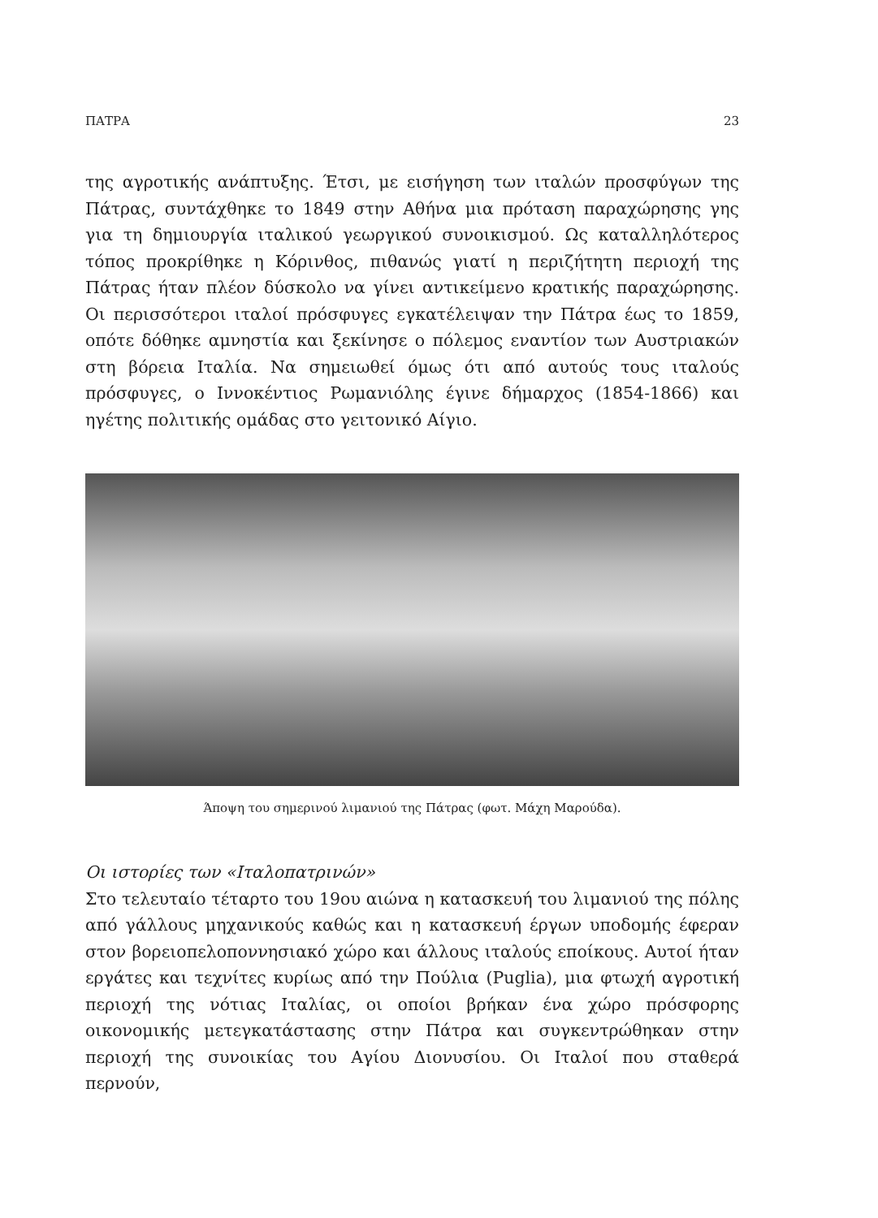ΠΑΤΡΑ 23
της αγροτικής ανάπτυξης. Έτσι, με εισήγηση των ιταλών προσφύγων της Πάτρας, συντάχθηκε το 1849 στην Αθήνα μια πρόταση παραχώρησης γης για τη δημιουργία ιταλικού γεωργικού συνοικισμού. Ως καταλληλότερος τόπος προκρίθηκε η Κόρινθος, πιθανώς γιατί η περιζήτητη περιοχή της Πάτρας ήταν πλέον δύσκολο να γίνει αντικείμενο κρατικής παραχώρησης. Οι περισσότεροι ιταλοί πρόσφυγες εγκατέλειψαν την Πάτρα έως το 1859, οπότε δόθηκε αμνηστία και ξεκίνησε ο πόλεμος εναντίον των Αυστριακών στη βόρεια Ιταλία. Να σημειωθεί όμως ότι από αυτούς τους ιταλούς πρόσφυγες, ο Ιννοκέντιος Ρωμανιόλης έγινε δήμαρχος (1854-1866) και ηγέτης πολιτικής ομάδας στο γειτονικό Αίγιο.
Άποψη του σημερινού λιμανιού της Πάτρας (φωτ. Μάχη Μαρούδα).
Οι ιστορίες των «Ιταλοπατρινών»
Στο τελευταίο τέταρτο του 19ου αιώνα η κατασκευή του λιμανιού της πόλης από γάλλους μηχανικούς καθώς και η κατασκευή έργων υποδομής έφεραν στον βορειοπελοποννησιακό χώρο και άλλους ιταλούς εποίκους. Αυτοί ήταν εργάτες και τεχνίτες κυρίως από την Πούλια (Puglia), μια φτωχή αγροτική περιοχή της νότιας Ιταλίας, οι οποίοι βρήκαν ένα χώρο πρόσφορης οικονομικής μετεγκατάστασης στην Πάτρα και συγκεντρώθηκαν στην περιοχή της συνοικίας του Αγίου Διονυσίου. Οι Ιταλοί που σταθερά περνούν,